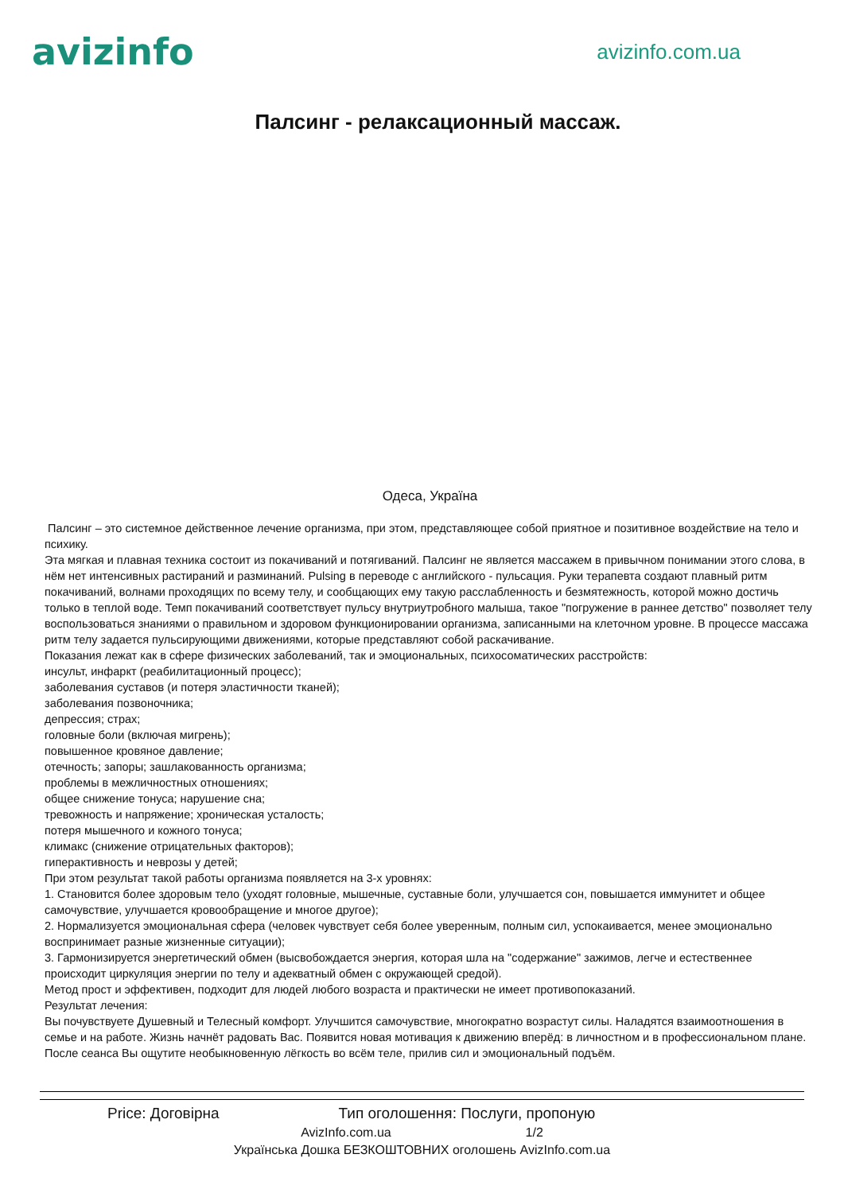avizinfo
avizinfo.com.ua
Палсинг - релаксационный массаж.
Одеса, Україна
Палсинг – это системное действенное лечение организма, при этом, представляющее собой приятное и позитивное воздействие на тело и психику.
Эта мягкая и плавная техника состоит из покачиваний и потягиваний. Палсинг не является массажем в привычном понимании этого слова, в нём нет интенсивных растираний и разминаний. Pulsing в переводе с английского - пульсация. Руки терапевта создают плавный ритм покачиваний, волнами проходящих по всему телу, и сообщающих ему такую расслабленность и безмятежность, которой можно достичь только в теплой воде. Темп покачиваний соответствует пульсу внутриутробного малыша, такое "погружение в раннее детство" позволяет телу воспользоваться знаниями о правильном и здоровом функционировании организма, записанными на клеточном уровне. В процессе массажа ритм телу задается пульсирующими движениями, которые представляют собой раскачивание.
Показания лежат как в сфере физических заболеваний, так и эмоциональных, психосоматических расстройств:
инсульт, инфаркт (реабилитационный процесс);
заболевания суставов (и потеря эластичности тканей);
заболевания позвоночника;
депрессия; страх;
головные боли (включая мигрень);
повышенное кровяное давление;
отечность; запоры; зашлакованность организма;
проблемы в межличностных отношениях;
общее снижение тонуса; нарушение сна;
тревожность и напряжение; хроническая усталость;
потеря мышечного и кожного тонуса;
климакс (снижение отрицательных факторов);
гиперактивность и неврозы у детей;
При этом результат такой работы организма появляется на 3-х уровнях:
1. Становится более здоровым тело (уходят головные, мышечные, суставные боли, улучшается сон, повышается иммунитет и общее самочувствие, улучшается кровообращение и многое другое);
2. Нормализуется эмоциональная сфера (человек чувствует себя более уверенным, полным сил, успокаивается, менее эмоционально воспринимает разные жизненные ситуации);
3. Гармонизируется энергетический обмен (высвобождается энергия, которая шла на "содержание" зажимов, легче и естественнее происходит циркуляция энергии по телу и адекватный обмен с окружающей средой).
Метод прост и эффективен, подходит для людей любого возраста и практически не имеет противопоказаний.
Результат лечения:
Вы почувствуете Душевный и Телесный комфорт. Улучшится самочувствие, многократно возрастут силы. Наладятся взаимоотношения в семье и на работе. Жизнь начнёт радовать Вас. Появится новая мотивация к движению вперёд: в личностном и в профессиональном плане. После сеанса Вы ощутите необыкновенную лёгкость во всём теле, прилив сил и эмоциональный подъём.
Price: Договірна Тип оголошення: Послуги, пропоную
AvizInfo.com.ua 1/2
Українська Дошка БЕЗКОШТОВНИХ оголошень AvizInfo.com.ua